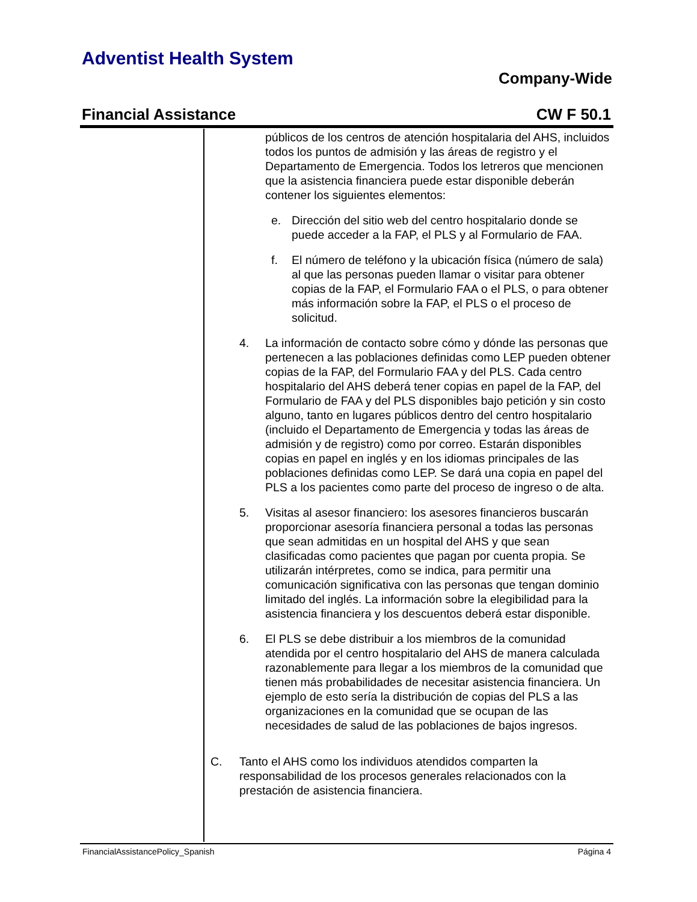Adventist Health System
Company-Wide
Financial Assistance CW F 50.1
públicos de los centros de atención hospitalaria del AHS, incluidos todos los puntos de admisión y las áreas de registro y el Departamento de Emergencia. Todos los letreros que mencionen que la asistencia financiera puede estar disponible deberán contener los siguientes elementos:
e. Dirección del sitio web del centro hospitalario donde se puede acceder a la FAP, el PLS y al Formulario de FAA.
f. El número de teléfono y la ubicación física (número de sala) al que las personas pueden llamar o visitar para obtener copias de la FAP, el Formulario FAA o el PLS, o para obtener más información sobre la FAP, el PLS o el proceso de solicitud.
4. La información de contacto sobre cómo y dónde las personas que pertenecen a las poblaciones definidas como LEP pueden obtener copias de la FAP, del Formulario FAA y del PLS. Cada centro hospitalario del AHS deberá tener copias en papel de la FAP, del Formulario de FAA y del PLS disponibles bajo petición y sin costo alguno, tanto en lugares públicos dentro del centro hospitalario (incluido el Departamento de Emergencia y todas las áreas de admisión y de registro) como por correo. Estarán disponibles copias en papel en inglés y en los idiomas principales de las poblaciones definidas como LEP. Se dará una copia en papel del PLS a los pacientes como parte del proceso de ingreso o de alta.
5. Visitas al asesor financiero: los asesores financieros buscarán proporcionar asesoría financiera personal a todas las personas que sean admitidas en un hospital del AHS y que sean clasificadas como pacientes que pagan por cuenta propia. Se utilizarán intérpretes, como se indica, para permitir una comunicación significativa con las personas que tengan dominio limitado del inglés. La información sobre la elegibilidad para la asistencia financiera y los descuentos deberá estar disponible.
6. El PLS se debe distribuir a los miembros de la comunidad atendida por el centro hospitalario del AHS de manera calculada razonablemente para llegar a los miembros de la comunidad que tienen más probabilidades de necesitar asistencia financiera. Un ejemplo de esto sería la distribución de copias del PLS a las organizaciones en la comunidad que se ocupan de las necesidades de salud de las poblaciones de bajos ingresos.
C. Tanto el AHS como los individuos atendidos comparten la responsabilidad de los procesos generales relacionados con la prestación de asistencia financiera.
FinancialAssistancePolicy_Spanish Página 4